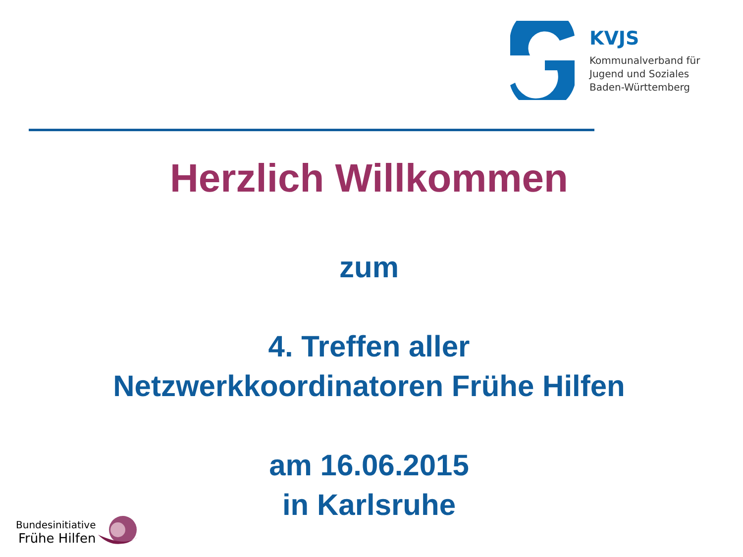KVJS
Kommunalverband für
Jugend und Soziales
Baden-Württemberg
Herzlich Willkommen
zum
4. Treffen aller
Netzwerkkoordinatoren Frühe Hilfen
am 16.06.2015
in Karlsruhe
Bundesinitiative
Frühe Hilfen